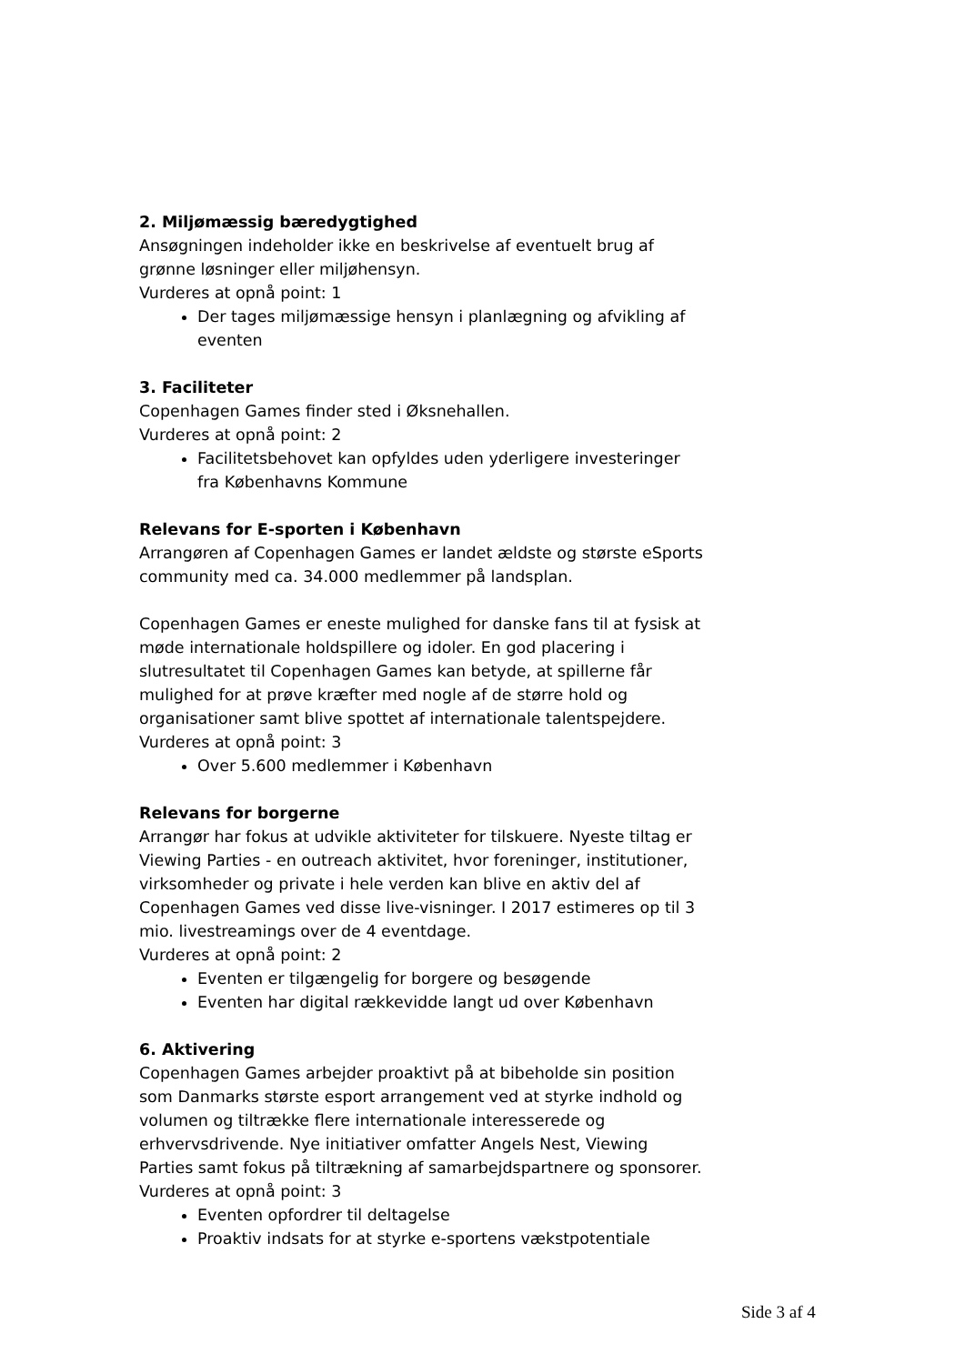2. Miljømæssig bæredygtighed
Ansøgningen indeholder ikke en beskrivelse af eventuelt brug af grønne løsninger eller miljøhensyn.
Vurderes at opnå point: 1
Der tages miljømæssige hensyn i planlægning og afvikling af eventen
3. Faciliteter
Copenhagen Games finder sted i Øksnehallen.
Vurderes at opnå point: 2
Facilitetsbehovet kan opfyldes uden yderligere investeringer fra Københavns Kommune
Relevans for E-sporten i København
Arrangøren af Copenhagen Games er landet ældste og største eSports community med ca. 34.000 medlemmer på landsplan.
Copenhagen Games er eneste mulighed for danske fans til at fysisk at møde internationale holdspillere og idoler. En god placering i slutresultatet til Copenhagen Games kan betyde, at spillerne får mulighed for at prøve kræfter med nogle af de større hold og organisationer samt blive spottet af internationale talentspejdere.
Vurderes at opnå point: 3
Over 5.600 medlemmer i København
Relevans for borgerne
Arrangør har fokus at udvikle aktiviteter for tilskuere. Nyeste tiltag er Viewing Parties - en outreach aktivitet, hvor foreninger, institutioner, virksomheder og private i hele verden kan blive en aktiv del af Copenhagen Games ved disse live-visninger. I 2017 estimeres op til 3 mio. livestreamings over de 4 eventdage.
Vurderes at opnå point: 2
Eventen er tilgængelig for borgere og besøgende
Eventen har digital rækkevidde langt ud over København
6. Aktivering
Copenhagen Games arbejder proaktivt på at bibeholde sin position som Danmarks største esport arrangement ved at styrke indhold og volumen og tiltrække flere internationale interesserede og erhvervsdrivende. Nye initiativer omfatter Angels Nest, Viewing Parties samt fokus på tiltrækning af samarbejdspartnere og sponsorer.
Vurderes at opnå point: 3
Eventen opfordrer til deltagelse
Proaktiv indsats for at styrke e-sportens vækstpotentiale
Side 3 af 4